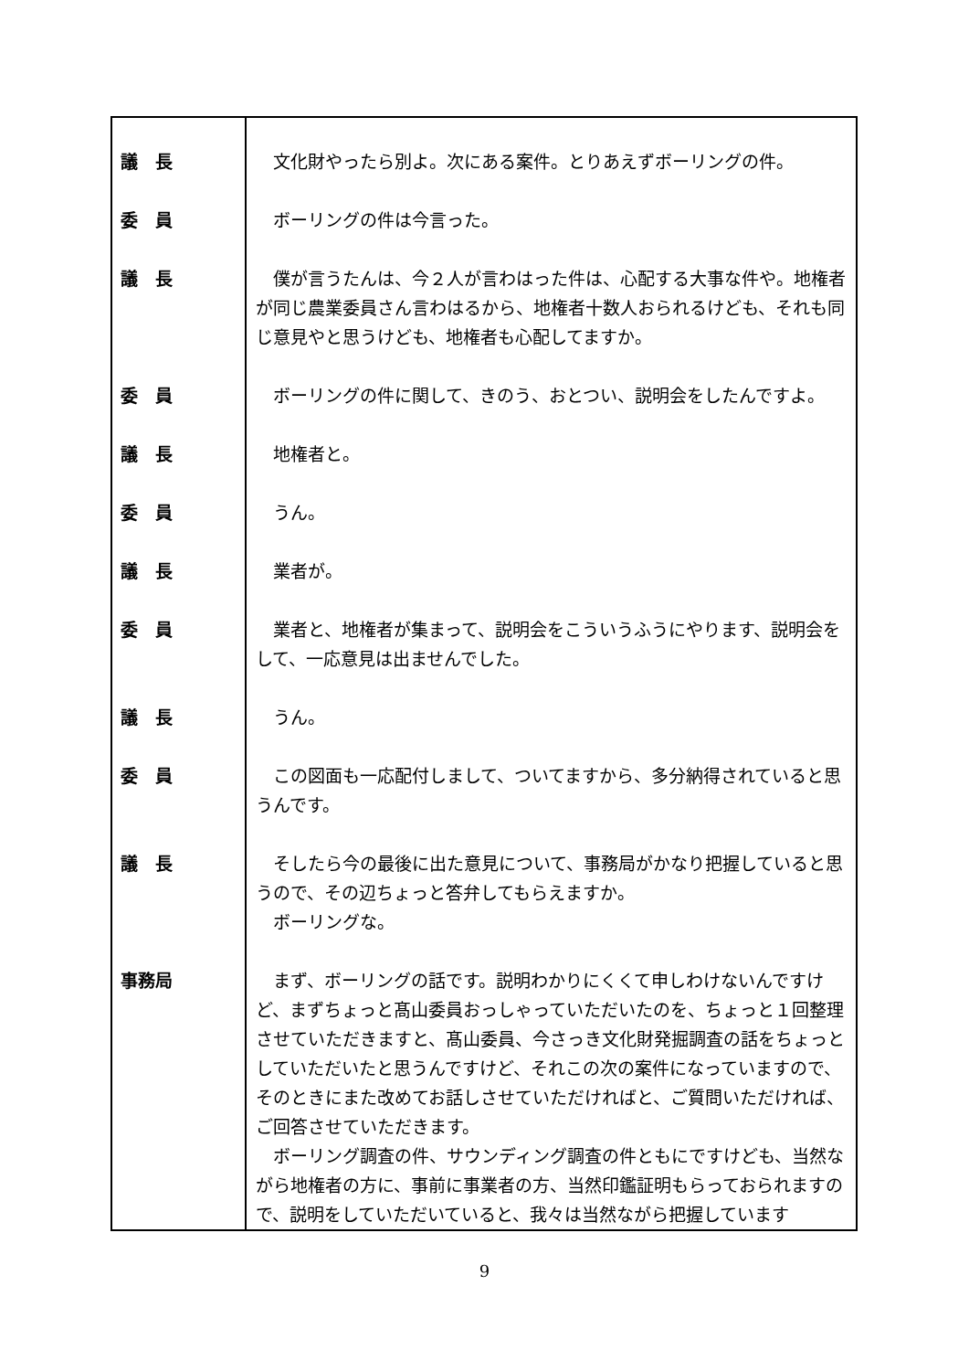| 議 長 | 文化財やったら別よ。次にある案件。とりあえずボーリングの件。 |
| 委 員 | ボーリングの件は今言った。 |
| 議 長 | 僕が言うたんは、今２人が言わはった件は、心配する大事な件や。地権者が同じ農業委員さん言わはるから、地権者十数人おられるけども、それも同じ意見やと思うけども、地権者も心配してますか。 |
| 委 員 | ボーリングの件に関して、きのう、おとつい、説明会をしたんですよ。 |
| 議 長 | 地権者と。 |
| 委 員 | うん。 |
| 議 長 | 業者が。 |
| 委 員 | 業者と、地権者が集まって、説明会をこういうふうにやります、説明会をして、一応意見は出ませんでした。 |
| 議 長 | うん。 |
| 委 員 | この図面も一応配付しまして、ついてますから、多分納得されていると思うんです。 |
| 議 長 | そしたら今の最後に出た意見について、事務局がかなり把握していると思うので、その辺ちょっと答弁してもらえますか。 ボーリングな。 |
| 事務局 | まず、ボーリングの話です。説明わかりにくくて申しわけないんですけど、まずちょっと髙山委員おっしゃっていただいたのを、ちょっと１回整理させていただきますと、髙山委員、今さっき文化財発掘調査の話をちょっとしていただいたと思うんですけど、それこの次の案件になっていますので、そのときにまた改めてお話しさせていただければと、ご質問いただければ、ご回答させていただきます。 ボーリング調査の件、サウンディング調査の件ともにですけども、当然ながら地権者の方に、事前に事業者の方、当然印鑑証明もらっておられますので、説明をしていただいていると、我々は当然ながら把握しています |
9